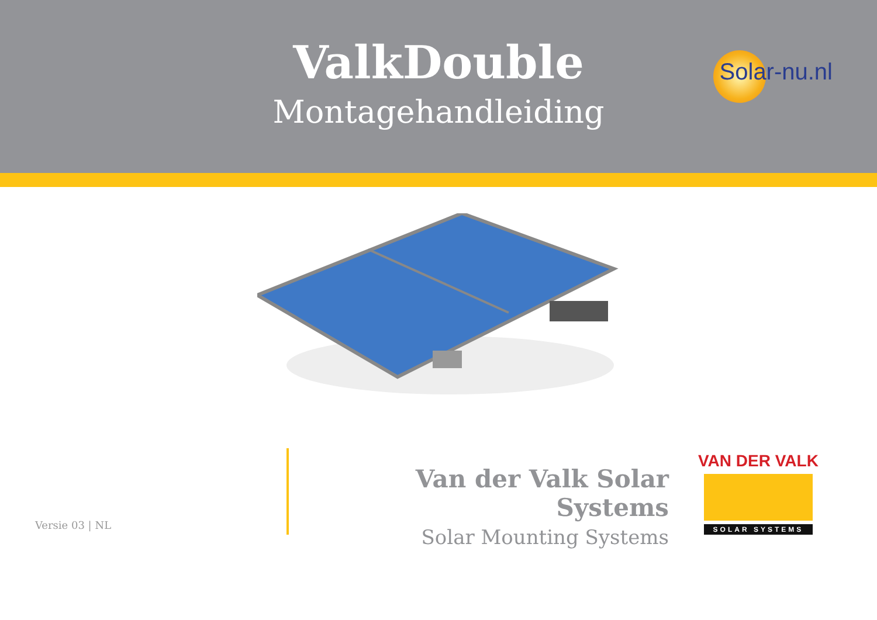ValkDouble
Montagehandleiding
Solar-nu.nl
Versie 03 | NL
Van der Valk Solar Systems
Solar Mounting Systems
VAN DER VALK
SOLAR SYSTEMS